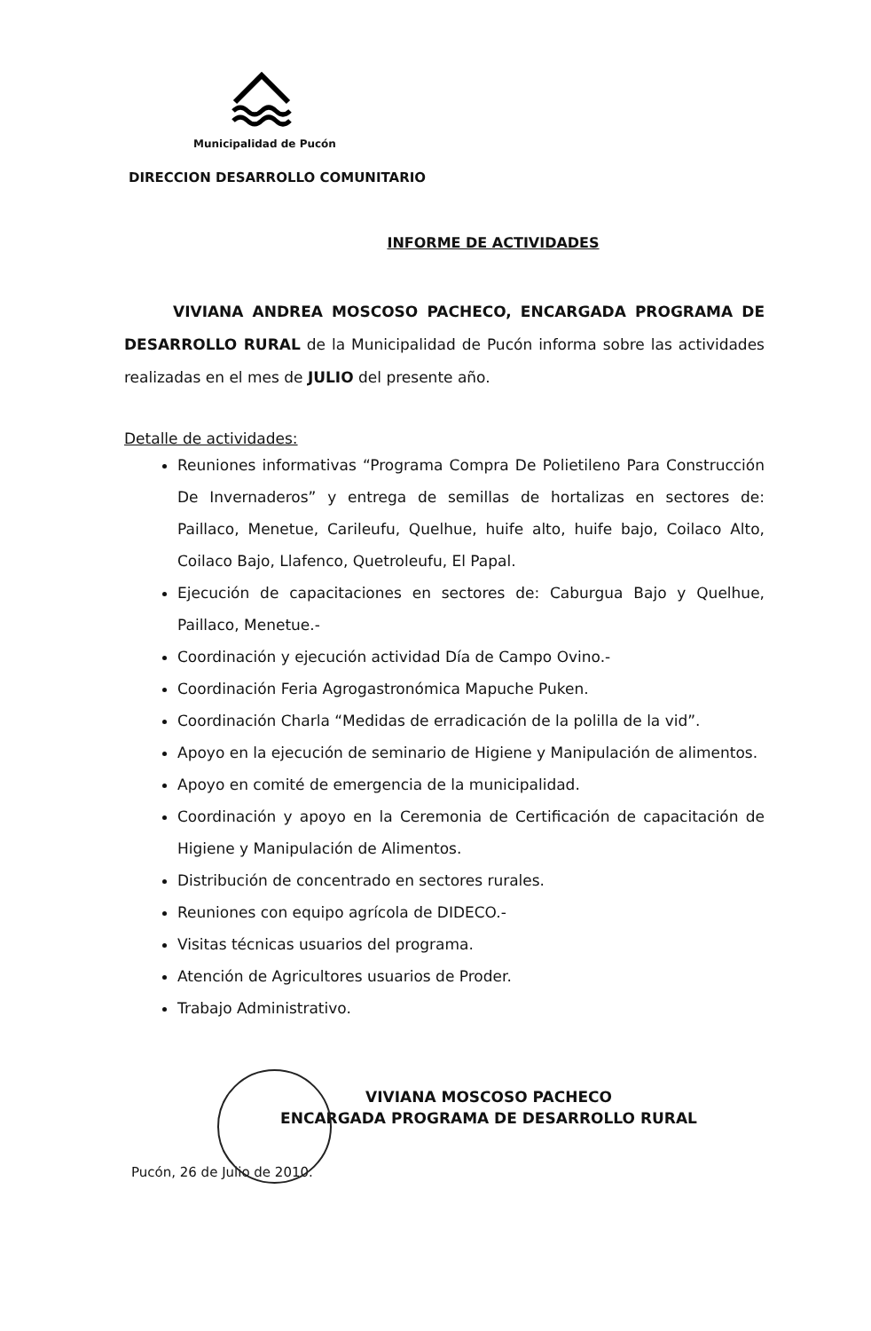Municipalidad de Pucón
DIRECCION DESARROLLO COMUNITARIO
INFORME DE ACTIVIDADES
VIVIANA ANDREA MOSCOSO PACHECO, ENCARGADA PROGRAMA DE DESARROLLO RURAL de la Municipalidad de Pucón informa sobre las actividades realizadas en el mes de JULIO del presente año.
Detalle de actividades:
Reuniones informativas “Programa Compra De Polietileno Para Construcción De Invernaderos” y entrega de semillas de hortalizas en sectores de: Paillaco, Menetue, Carileufu, Quelhue, huife alto, huife bajo, Coilaco Alto, Coilaco Bajo, Llafenco, Quetroleufu, El Papal.
Ejecución de capacitaciones en sectores de: Caburgua Bajo y Quelhue, Paillaco, Menetue.-
Coordinación y ejecución actividad Día de Campo Ovino.-
Coordinación Feria Agrogastronómica Mapuche Puken.
Coordinación Charla “Medidas de erradicación de la polilla de la vid”.
Apoyo en la ejecución de seminario de Higiene y Manipulación de alimentos.
Apoyo en comité de emergencia de la municipalidad.
Coordinación y apoyo en la Ceremonia de Certificación de capacitación de Higiene y Manipulación de Alimentos.
Distribución de concentrado en sectores rurales.
Reuniones con equipo agrícola de DIDECO.-
Visitas técnicas usuarios del programa.
Atención de Agricultores usuarios de Proder.
Trabajo Administrativo.
VIVIANA MOSCOSO PACHECO
ENCARGADA PROGRAMA DE DESARROLLO RURAL
Pucón, 26 de Julio de 2010.